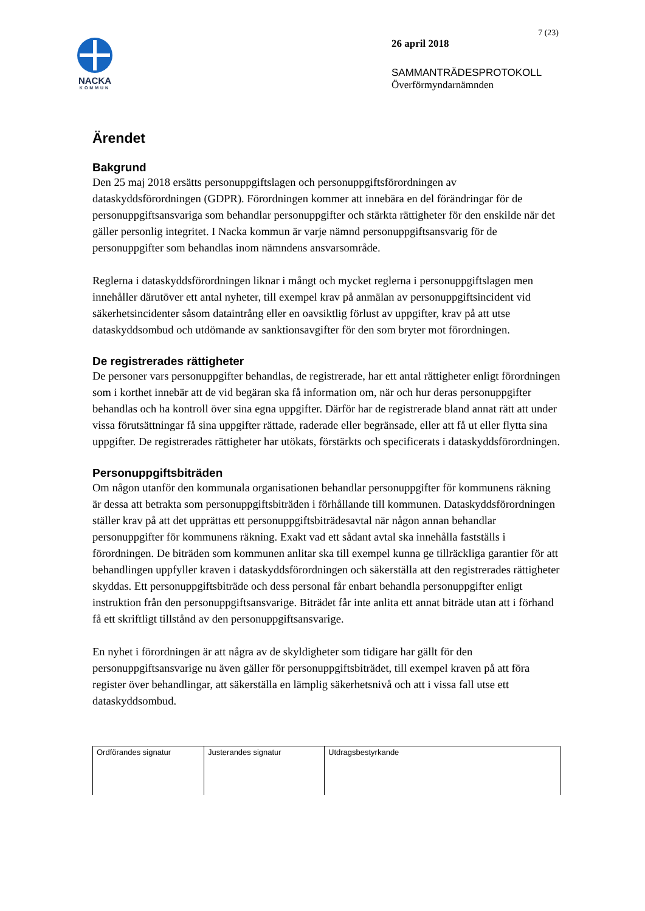NACKA
KOMMUN
7 (23)
26 april 2018
SAMMANTRÄDESPROTOKOLL
Överförmyndarnämnden
Ärendet
Bakgrund
Den 25 maj 2018 ersätts personuppgiftslagen och personuppgiftsförordningen av dataskyddsförordningen (GDPR). Förordningen kommer att innebära en del förändringar för de personuppgiftsansvariga som behandlar personuppgifter och stärkta rättigheter för den enskilde när det gäller personlig integritet. I Nacka kommun är varje nämnd personuppgiftsansvarig för de personuppgifter som behandlas inom nämndens ansvarsområde.
Reglerna i dataskyddsförordningen liknar i mångt och mycket reglerna i personuppgiftslagen men innehåller därutöver ett antal nyheter, till exempel krav på anmälan av personuppgiftsincident vid säkerhetsincidenter såsom dataintrång eller en oavsiktlig förlust av uppgifter, krav på att utse dataskyddsombud och utdömande av sanktionsavgifter för den som bryter mot förordningen.
De registrerades rättigheter
De personer vars personuppgifter behandlas, de registrerade, har ett antal rättigheter enligt förordningen som i korthet innebär att de vid begäran ska få information om, när och hur deras personuppgifter behandlas och ha kontroll över sina egna uppgifter. Därför har de registrerade bland annat rätt att under vissa förutsättningar få sina uppgifter rättade, raderade eller begränsade, eller att få ut eller flytta sina uppgifter. De registrerades rättigheter har utökats, förstärkts och specificerats i dataskyddsförordningen.
Personuppgiftsbiträden
Om någon utanför den kommunala organisationen behandlar personuppgifter för kommunens räkning är dessa att betrakta som personuppgiftsbiträden i förhållande till kommunen. Dataskyddsförordningen ställer krav på att det upprättas ett personuppgiftsbiträdesavtal när någon annan behandlar personuppgifter för kommunens räkning. Exakt vad ett sådant avtal ska innehålla fastställs i förordningen. De biträden som kommunen anlitar ska till exempel kunna ge tillräckliga garantier för att behandlingen uppfyller kraven i dataskyddsförordningen och säkerställa att den registrerades rättigheter skyddas. Ett personuppgiftsbiträde och dess personal får enbart behandla personuppgifter enligt instruktion från den personuppgiftsansvarige. Biträdet får inte anlita ett annat biträde utan att i förhand få ett skriftligt tillstånd av den personuppgiftsansvarige.
En nyhet i förordningen är att några av de skyldigheter som tidigare har gällt för den personuppgiftsansvarige nu även gäller för personuppgiftsbiträdet, till exempel kraven på att föra register över behandlingar, att säkerställa en lämplig säkerhetsnivå och att i vissa fall utse ett dataskyddsombud.
| Ordförandes signatur | Justerandes signatur | Utdragsbestyrkande |